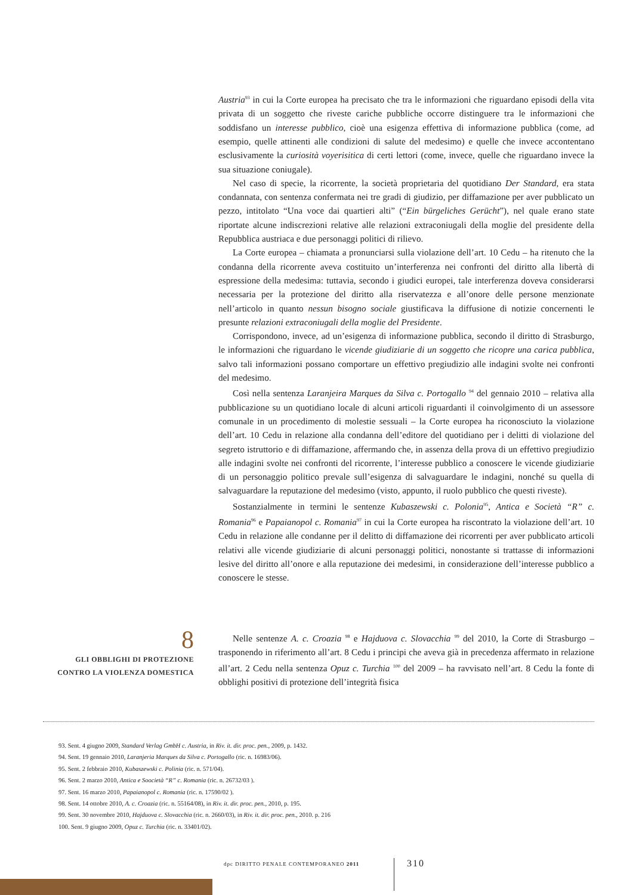Austria<sup>93</sup> in cui la Corte europea ha precisato che tra le informazioni che riguardano episodi della vita privata di un soggetto che riveste cariche pubbliche occorre distinguere tra le informazioni che soddisfano un interesse pubblico, cioè una esigenza effettiva di informazione pubblica (come, ad esempio, quelle attinenti alle condizioni di salute del medesimo) e quelle che invece accontentano esclusivamente la curiosità voyerisitica di certi lettori (come, invece, quelle che riguardano invece la sua situazione coniugale).
Nel caso di specie, la ricorrente, la società proprietaria del quotidiano Der Standard, era stata condannata, con sentenza confermata nei tre gradi di giudizio, per diffamazione per aver pubblicato un pezzo, intitolato “Una voce dai quartieri alti” (“Ein bürgeliches Gerücht”), nel quale erano state riportate alcune indiscrezioni relative alle relazioni extraconiugali della moglie del presidente della Repubblica austriaca e due personaggi politici di rilievo.
La Corte europea – chiamata a pronunciarsi sulla violazione dell’art. 10 Cedu – ha ritenuto che la condanna della ricorrente aveva costituito un’interferenza nei confronti del diritto alla libertà di espressione della medesima: tuttavia, secondo i giudici europei, tale interferenza doveva considerarsi necessaria per la protezione del diritto alla riservatezza e all’onore delle persone menzionate nell’articolo in quanto nessun bisogno sociale giustificava la diffusione di notizie concernenti le presunte relazioni extraconiugali della moglie del Presidente.
Corrispondono, invece, ad un’esigenza di informazione pubblica, secondo il diritto di Strasburgo, le informazioni che riguardano le vicende giudiziarie di un soggetto che ricopre una carica pubblica, salvo tali informazioni possano comportare un effettivo pregiudizio alle indagini svolte nei confronti del medesimo.
Così nella sentenza Laranjeira Marques da Silva c. Portogallo <sup>94</sup> del gennaio 2010 – relativa alla pubblicazione su un quotidiano locale di alcuni articoli riguardanti il coinvolgimento di un assessore comunale in un procedimento di molestie sessuali – la Corte europea ha riconosciuto la violazione dell’art. 10 Cedu in relazione alla condanna dell’editore del quotidiano per i delitti di violazione del segreto istruttorio e di diffamazione, affermando che, in assenza della prova di un effettivo pregiudizio alle indagini svolte nei confronti del ricorrente, l’interesse pubblico a conoscere le vicende giudiziarie di un personaggio politico prevale sull’esigenza di salvaguardare le indagini, nonché su quella di salvaguardare la reputazione del medesimo (visto, appunto, il ruolo pubblico che questi riveste).
Sostanzialmente in termini le sentenze Kubaszewski c. Polonia<sup>95</sup>, Antica e Società “R” c. Romania<sup>96</sup> e Papaianopol c. Romania<sup>97</sup> in cui la Corte europea ha riscontrato la violazione dell’art. 10 Cedu in relazione alle condanne per il delitto di diffamazione dei ricorrenti per aver pubblicato articoli relativi alle vicende giudiziarie di alcuni personaggi politici, nonostante si trattasse di informazioni lesive del diritto all’onore e alla reputazione dei medesimi, in considerazione dell’interesse pubblico a conoscere le stesse.
8
GLI OBBLIGHI DI PROTEZIONE
CONTRO LA VIOLENZA DOMESTICA
Nelle sentenze A. c. Croazia <sup>98</sup> e Hajduova c. Slovacchia <sup>99</sup> del 2010, la Corte di Strasburgo – trasponendo in riferimento all’art. 8 Cedu i principi che aveva già in precedenza affermato in relazione all’art. 2 Cedu nella sentenza Opuz c. Turchia <sup>100</sup> del 2009 – ha ravvisato nell’art. 8 Cedu la fonte di obblighi positivi di protezione dell’integrità fisica
93. Sent. 4 giugno 2009, Standard Verlag GmbH c. Austria, in Riv. it. dir. proc. pen., 2009, p. 1432.
94. Sent. 19 gennaio 2010, Laranjeria Marques da Silva c. Portogallo (ric. n. 16983/06).
95. Sent. 2 febbraio 2010, Kubaszewski c. Polinia (ric. n. 571/04).
96. Sent. 2 marzo 2010, Antica e Soocietà “R” c. Romania (ric. n. 26732/03 ).
97. Sent. 16 marzo 2010, Papaianopol c. Romania (ric. n. 17590/02 ).
98. Sent. 14 ottobre 2010, A. c. Croazia (ric. n. 55164/08), in Riv. it. dir. proc. pen., 2010, p. 195.
99. Sent. 30 novembre 2010, Hajduova c. Slovacchia (ric. n. 2660/03), in Riv. it. dir. proc. pen., 2010. p. 216
100. Sent. 9 giugno 2009, Opuz c. Turchia (ric. n. 33401/02).
dpc DIRITTO PENALE CONTEMPORANEO 2011
310